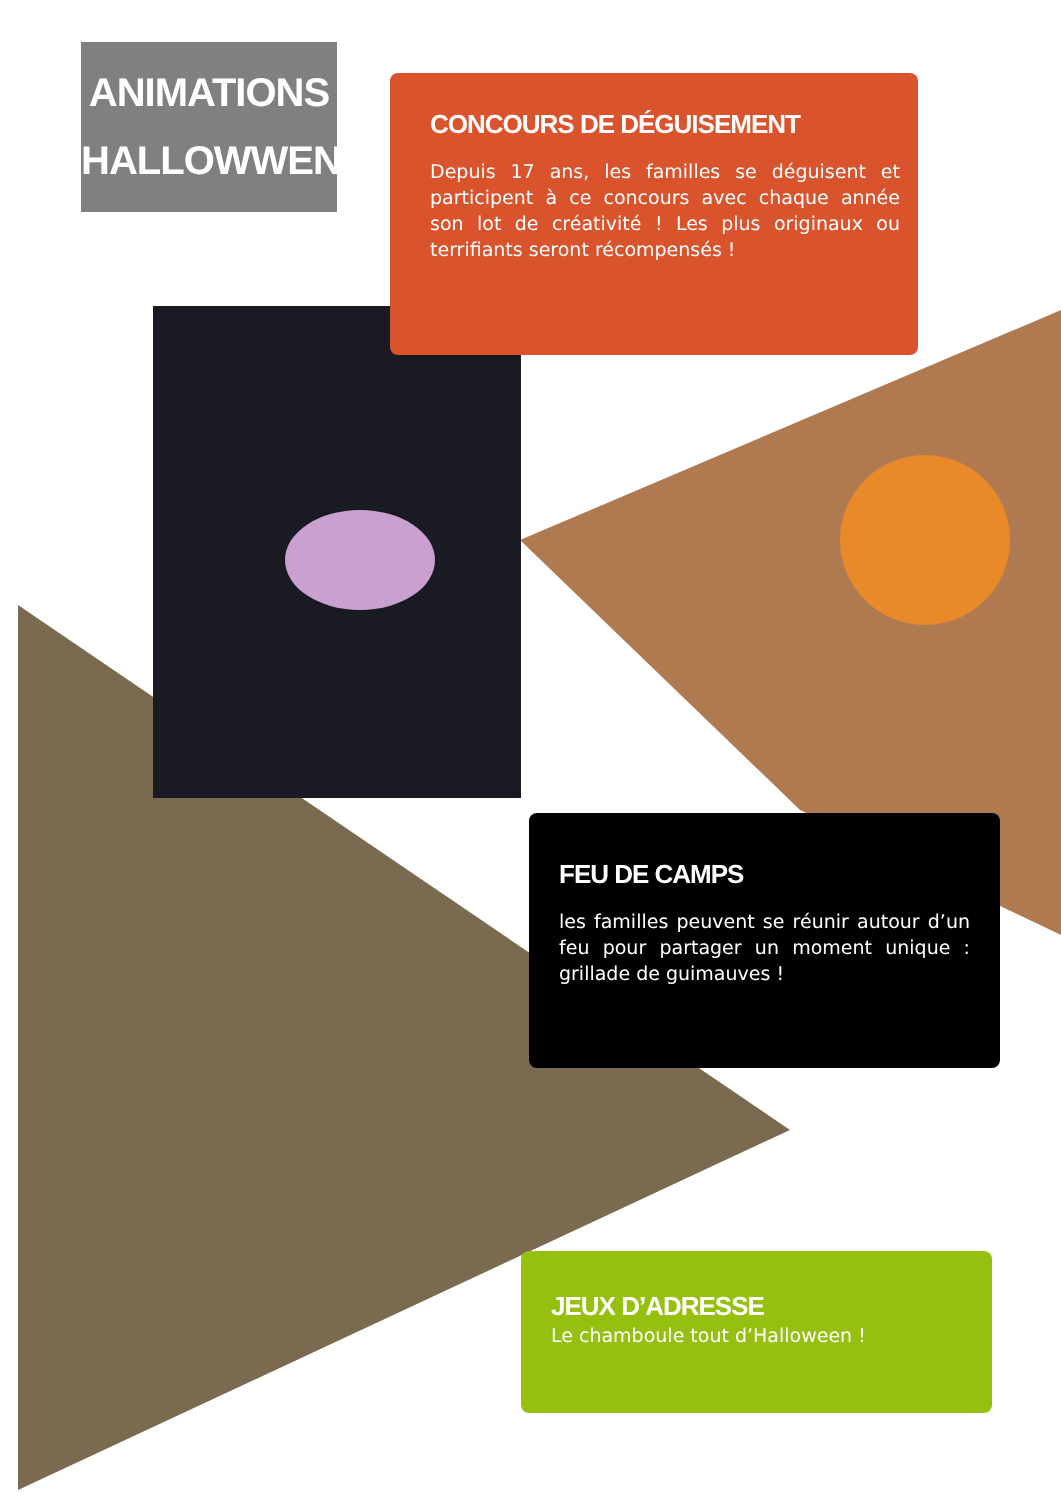ANIMATIONS
HALLOWWEN
CONCOURS DE DÉGUISEMENT
Depuis 17 ans, les familles se déguisent et participent à ce concours avec chaque année son lot de créativité ! Les plus originaux ou terrifiants seront récompensés !
FEU DE CAMPS
les familles peuvent se réunir autour d’un feu pour partager un moment unique : grillade de guimauves !
JEUX D’ADRESSE
Le chamboule tout d’Halloween !